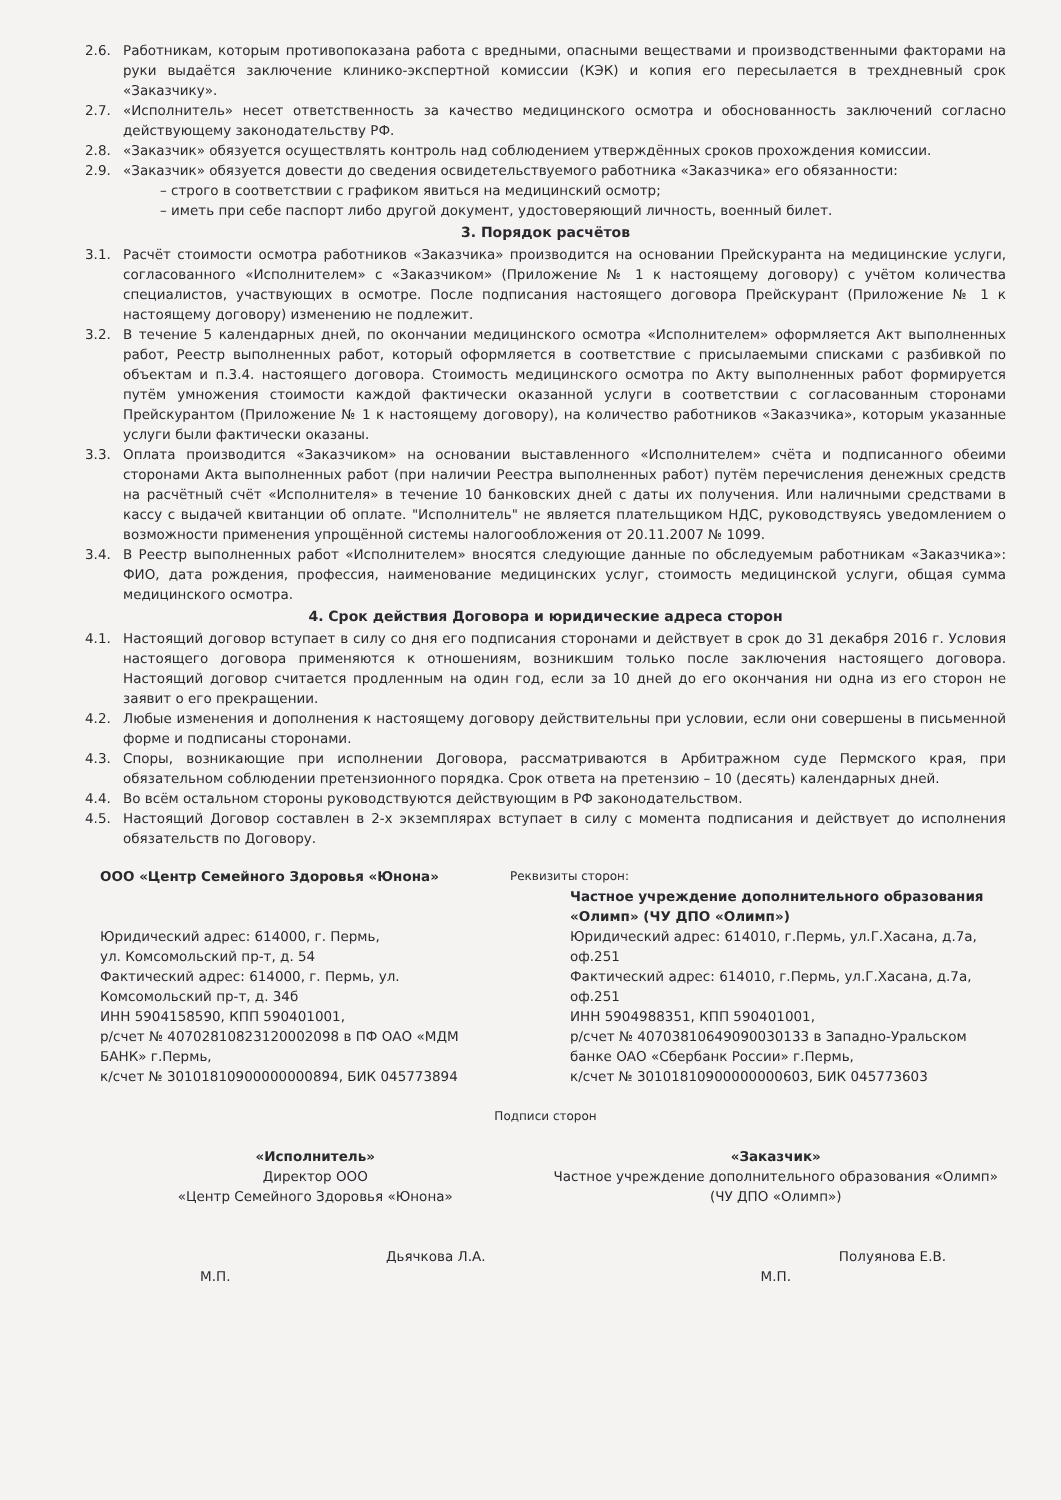2.6. Работникам, которым противопоказана работа с вредными, опасными веществами и производственными факторами на руки выдаётся заключение клинико-экспертной комиссии (КЭК) и копия его пересылается в трехдневный срок «Заказчику».
2.7. «Исполнитель» несет ответственность за качество медицинского осмотра и обоснованность заключений согласно действующему законодательству РФ.
2.8. «Заказчик» обязуется осуществлять контроль над соблюдением утверждённых сроков прохождения комиссии.
2.9. «Заказчик» обязуется довести до сведения освидетельствуемого работника «Заказчика» его обязанности:
– строго в соответствии с графиком явиться на медицинский осмотр;
– иметь при себе паспорт либо другой документ, удостоверяющий личность, военный билет.
3. Порядок расчётов
3.1. Расчёт стоимости осмотра работников «Заказчика» производится на основании Прейскуранта на медицинские услуги, согласованного «Исполнителем» с «Заказчиком» (Приложение № 1 к настоящему договору) с учётом количества специалистов, участвующих в осмотре. После подписания настоящего договора Прейскурант (Приложение № 1 к настоящему договору) изменению не подлежит.
3.2. В течение 5 календарных дней, по окончании медицинского осмотра «Исполнителем» оформляется Акт выполненных работ, Реестр выполненных работ, который оформляется в соответствие с присылаемыми списками с разбивкой по объектам и п.3.4. настоящего договора. Стоимость медицинского осмотра по Акту выполненных работ формируется путём умножения стоимости каждой фактически оказанной услуги в соответствии с согласованным сторонами Прейскурантом (Приложение № 1 к настоящему договору), на количество работников «Заказчика», которым указанные услуги были фактически оказаны.
3.3. Оплата производится «Заказчиком» на основании выставленного «Исполнителем» счёта и подписанного обеими сторонами Акта выполненных работ (при наличии Реестра выполненных работ) путём перечисления денежных средств на расчётный счёт «Исполнителя» в течение 10 банковских дней с даты их получения. Или наличными средствами в кассу с выдачей квитанции об оплате. "Исполнитель" не является плательщиком НДС, руководствуясь уведомлением о возможности применения упрощённой системы налогообложения от 20.11.2007 № 1099.
3.4. В Реестр выполненных работ «Исполнителем» вносятся следующие данные по обследуемым работникам «Заказчика»: ФИО, дата рождения, профессия, наименование медицинских услуг, стоимость медицинской услуги, общая сумма медицинского осмотра.
4. Срок действия Договора и юридические адреса сторон
4.1. Настоящий договор вступает в силу со дня его подписания сторонами и действует в срок до 31 декабря 2016 г. Условия настоящего договора применяются к отношениям, возникшим только после заключения настоящего договора. Настоящий договор считается продленным на один год, если за 10 дней до его окончания ни одна из его сторон не заявит о его прекращении.
4.2. Любые изменения и дополнения к настоящему договору действительны при условии, если они совершены в письменной форме и подписаны сторонами.
4.3. Споры, возникающие при исполнении Договора, рассматриваются в Арбитражном суде Пермского края, при обязательном соблюдении претензионного порядка. Срок ответа на претензию – 10 (десять) календарных дней.
4.4. Во всём остальном стороны руководствуются действующим в РФ законодательством.
4.5. Настоящий Договор составлен в 2-х экземплярах вступает в силу с момента подписания и действует до исполнения обязательств по Договору.
ООО «Центр Семейного Здоровья «Юнона»
Юридический адрес: 614000, г. Пермь,
ул. Комсомольский пр-т, д. 54
Фактический адрес: 614000, г. Пермь, ул. Комсомольский пр-т, д. 34б
ИНН 5904158590, КПП 590401001,
р/счет № 40702810823120002098 в ПФ ОАО «МДМ БАНК» г.Пермь,
к/счет № 30101810900000000894, БИК 045773894
Реквизиты сторон:
Частное учреждение дополнительного образования «Олимп» (ЧУ ДПО «Олимп»)
Юридический адрес: 614010, г.Пермь, ул.Г.Хасана, д.7а, оф.251
Фактический адрес: 614010, г.Пермь, ул.Г.Хасана, д.7а, оф.251
ИНН 5904988351, КПП 590401001,
р/счет № 40703810649090030133 в Западно-Уральском банке ОАО «Сбербанк России» г.Пермь,
к/счет № 30101810900000000603, БИК 045773603
Подписи сторон
«Исполнитель»
Директор ООО
«Центр Семейного Здоровья «Юнона»
Дьячкова Л.А.
М.П.
«Заказчик»
Частное учреждение дополнительного образования «Олимп» (ЧУ ДПО «Олимп»)
Полуянова Е.В.
М.П.